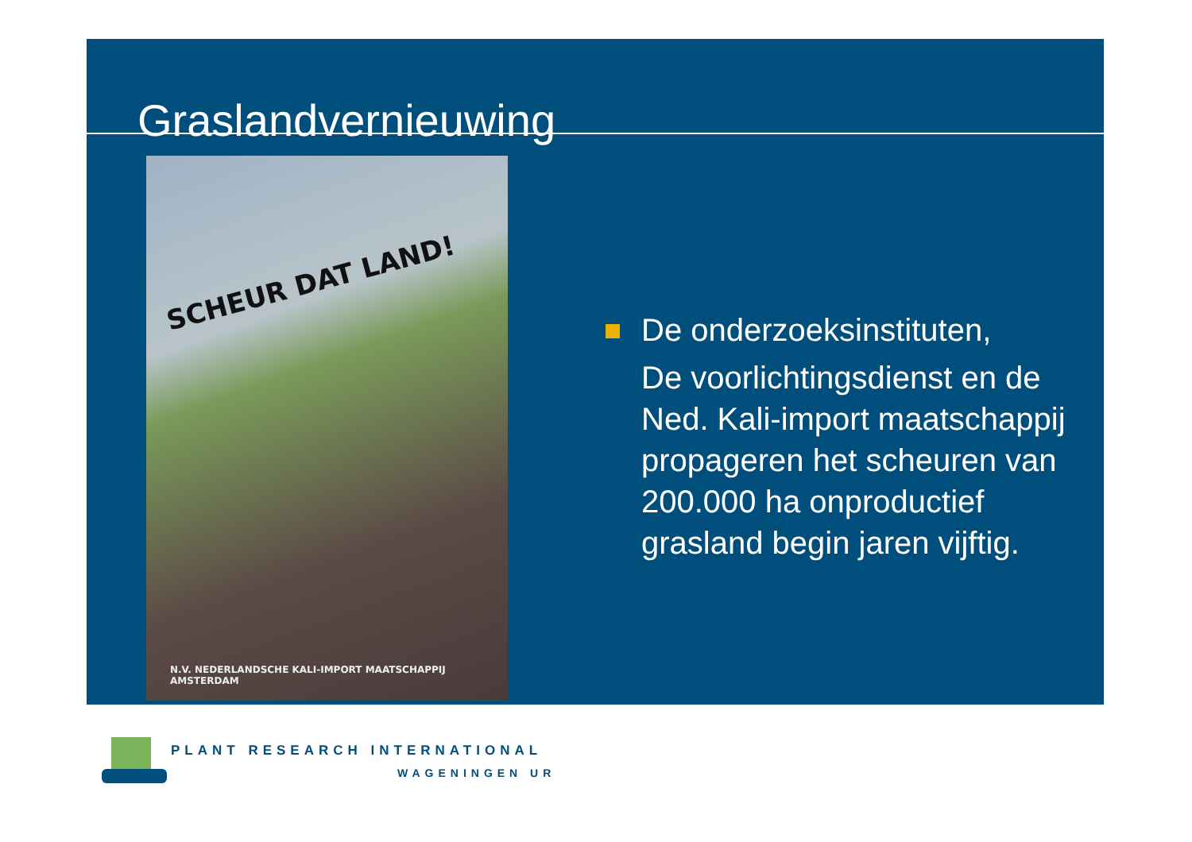Graslandvernieuwing
SCHEUR DAT LAND!
N.V. NEDERLANDSCHE KALI-IMPORT MAATSCHAPPIJ AMSTERDAM
De onderzoeksinstituten,
De voorlichtingsdienst en de
Ned. Kali-import maatschappij
propageren het scheuren van
200.000 ha onproductief
grasland begin jaren vijftig.
PLANT RESEARCH INTERNATIONAL
WAGENINGEN UR